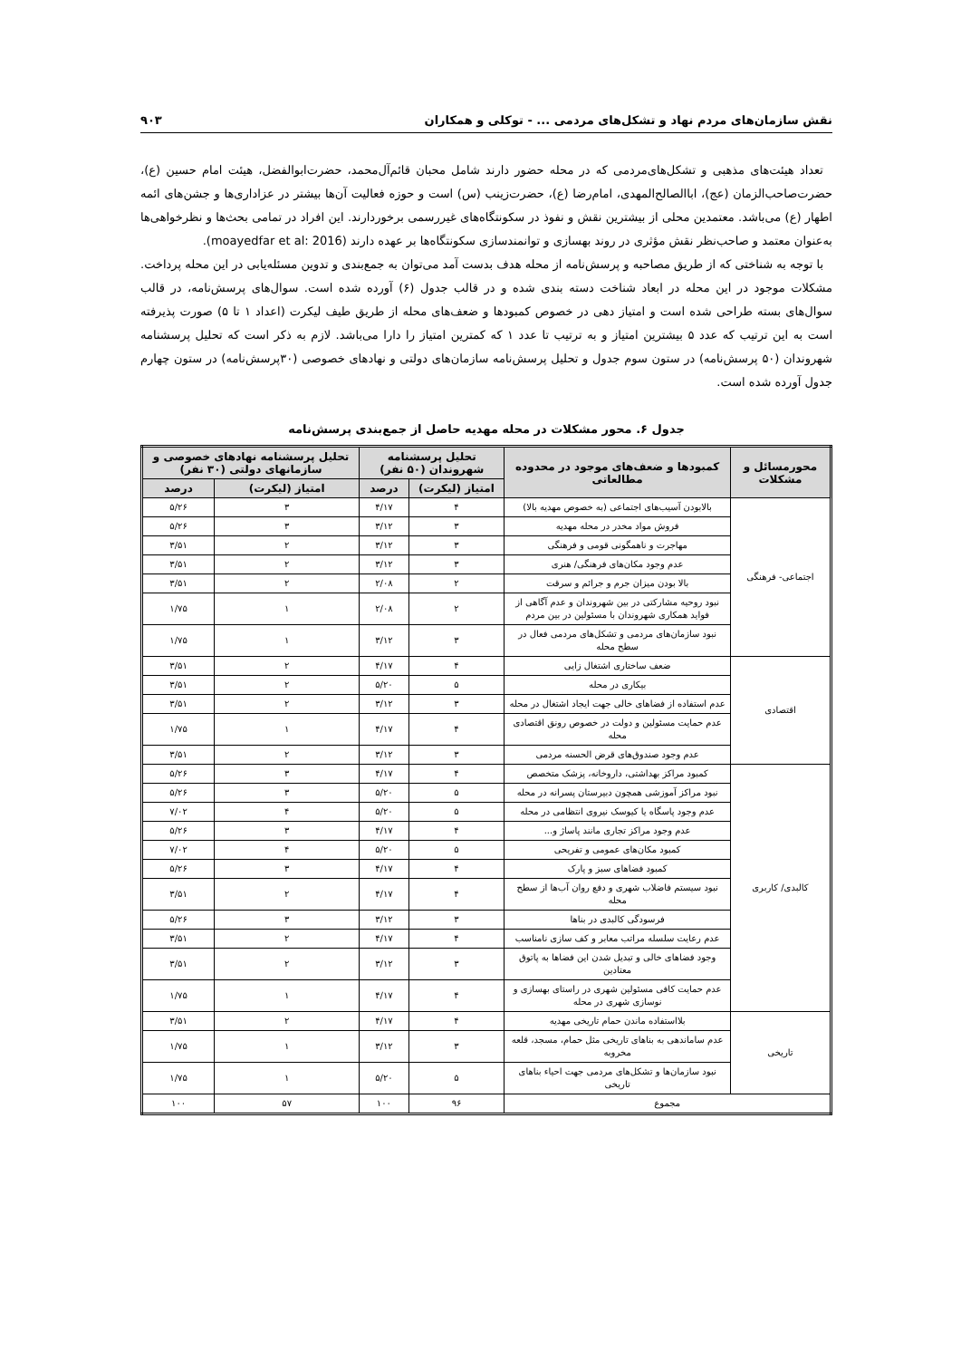نقش سازمان‌های مردم نهاد و تشکل‌های مردمی ... - توکلی و همکاران ۹۰۳
تعداد هیئت‌های مذهبی و تشکل‌های‌مردمی که در محله حضور دارند شامل محبان قائم‌آل‌محمد، حضرت‌ابوالفضل، هیئت امام حسین (ع)، حضرت‌صاحب‌الزمان (عج)، اباالصالح‌المهدی، امام‌رضا (ع)، حضرت‌زینب (س) است و حوزه فعالیت آن‌ها بیشتر در عزاداری‌ها و جشن‌های ائمه اطهار (ع) می‌باشد. معتمدین محلی از بیشترین نقش و نفوذ در سکونتگاه‌های غیررسمی برخوردارند. این افراد در تمامی بحث‌ها و نظرخواهی‌ها به‌عنوان معتمد و صاحب‌نظر نقش مؤثری در روند بهسازی و توانمندسازی سکونتگاه‌ها بر عهده دارند (moayedfar et al: 2016).
با توجه به شناختی که از طریق مصاحبه و پرسش‌نامه از محله هدف بدست آمد می‌توان به جمع‌بندی و تدوین مسئله‌یابی در این محله پرداخت. مشکلات موجود در این محله در ابعاد شناخت دسته بندی شده و در قالب جدول (۶) آورده شده است. سوال‌های پرسش‌نامه، در قالب سوال‌های بسته طراحی شده است و امتیاز دهی در خصوص کمبودها و ضعف‌های محله از طریق طیف لیکرت (اعداد ۱ تا ۵) صورت پذیرفته است به این ترتیب که عدد ۵ بیشترین امتیاز و به ترتیب تا عدد ۱ که کمترین امتیاز را دارا می‌باشد. لازم به ذکر است که تحلیل پرسشنامه شهروندان (۵۰ پرسش‌نامه) در ستون سوم جدول و تحلیل پرسش‌نامه سازمان‌های دولتی و نهادهای خصوصی (۳۰پرسش‌نامه) در ستون چهارم جدول آورده شده است.
جدول ۶. محور مشکلات در محله مهدیه حاصل از جمع‌بندی پرسش‌نامه
| محورمسائل و مشکلات | کمبودها و ضعف‌های موجود در محدوده مطالعاتی | تحلیل پرسشنامه شهروندان (۵۰ نفر) | | تحلیل پرسشنامه نهادهای خصوصی و سازمانهای دولتی (۳۰ نفر) | |
| --- | --- | --- | --- | --- | --- |
| | | امتیاز (لیکرت) | درصد | امتیاز (لیکرت) | درصد |
| اجتماعی- فرهنگی | بالابودن آسیب‌های اجتماعی (به خصوص مهدیه بالا) | ۴ | ۴/۱۷ | ۳ | ۵/۲۶ |
| | فروش مواد مخدر در محله مهدیه | ۳ | ۳/۱۲ | ۳ | ۵/۲۶ |
| | مهاجرت و ناهمگونی قومی و فرهنگی | ۳ | ۳/۱۲ | ۲ | ۳/۵۱ |
| | عدم وجود مکان‌های فرهنگی/ هنری | ۳ | ۳/۱۲ | ۲ | ۳/۵۱ |
| | بالا بودن میزان جرم و جرائم و سرقت | ۲ | ۲/۰۸ | ۲ | ۳/۵۱ |
| | نبود روحیه مشارکتی در بین شهروندان و عدم آگاهی از فواید همکاری شهروندان با مسئولین در بین مردم | ۲ | ۲/۰۸ | ۱ | ۱/۷۵ |
| | نبود سازمان‌های مردمی و تشکل‌های مردمی فعال در سطح محله | ۳ | ۳/۱۲ | ۱ | ۱/۷۵ |
| اقتصادی | ضعف ساختاری اشتغال زایی | ۴ | ۴/۱۷ | ۲ | ۳/۵۱ |
| | بیکاری در محله | ۵ | ۵/۲۰ | ۲ | ۳/۵۱ |
| | عدم استفاده از فضاهای خالی جهت ایجاد اشتغال در محله | ۳ | ۳/۱۲ | ۲ | ۳/۵۱ |
| | عدم حمایت مسئولین و دولت در خصوص رونق اقتصادی محله | ۴ | ۴/۱۷ | ۱ | ۱/۷۵ |
| | عدم وجود صندوق‌های قرض الحسنه مردمی | ۳ | ۳/۱۲ | ۲ | ۳/۵۱ |
| کالبدی/ کاربری | کمبود مراکز بهداشتی، داروخانه، پزشک متخصص | ۴ | ۴/۱۷ | ۳ | ۵/۲۶ |
| | نبود مراکز آموزشی همچون دبیرستان پسرانه در محله | ۵ | ۵/۲۰ | ۳ | ۵/۲۶ |
| | عدم وجود پاسگاه یا کیوسک نیروی انتظامی در محله | ۵ | ۵/۲۰ | ۴ | ۷/۰۲ |
| | عدم وجود مراکز تجاری مانند پاساژ و... | ۴ | ۴/۱۷ | ۳ | ۵/۲۶ |
| | کمبود مکان‌های عمومی و تفریحی | ۵ | ۵/۲۰ | ۴ | ۷/۰۲ |
| | کمبود فضاهای سبز و پارک | ۴ | ۴/۱۷ | ۳ | ۵/۲۶ |
| | نبود سیستم فاضلاب شهری و دفع روان آب‌ها از سطح محله | ۴ | ۴/۱۷ | ۲ | ۳/۵۱ |
| | فرسودگی کالبدی در بناها | ۳ | ۳/۱۲ | ۳ | ۵/۲۶ |
| | عدم رعایت سلسله مراتب معابر و کف سازی نامناسب | ۴ | ۴/۱۷ | ۲ | ۳/۵۱ |
| | وجود فضاهای خالی و تبدیل شدن این فضاها به پاتوق معتادین | ۳ | ۳/۱۲ | ۲ | ۳/۵۱ |
| | عدم حمایت کافی مسئولین شهری در راستای بهسازی و نوسازی شهری در محله | ۴ | ۴/۱۷ | ۱ | ۱/۷۵ |
| تاریخی | بلااستفاده ماندن حمام تاریخی مهدیه | ۴ | ۴/۱۷ | ۲ | ۳/۵۱ |
| | عدم ساماندهی به بناهای تاریخی مثل حمام، مسجد، قلعه مخروبه | ۳ | ۳/۱۲ | ۱ | ۱/۷۵ |
| | نبود سازمان‌ها و تشکل‌های مردمی جهت احیاء بناهای تاریخی | ۵ | ۵/۲۰ | ۱ | ۱/۷۵ |
| مجموع | | ۹۶ | ۱۰۰ | ۵۷ | ۱۰۰ |